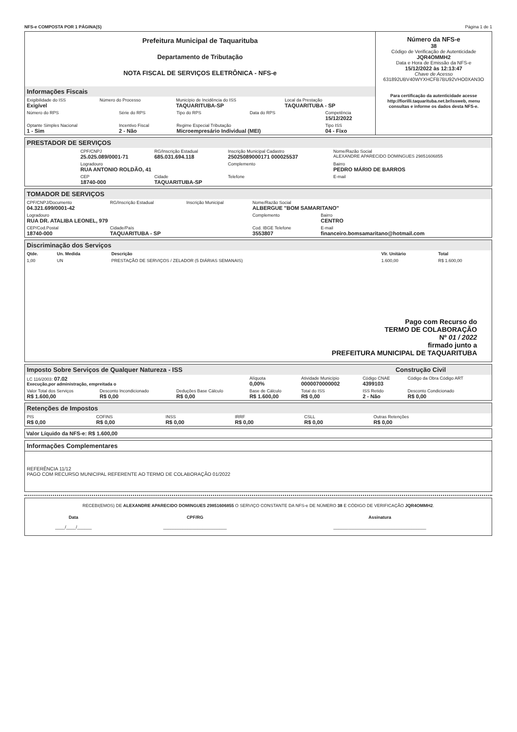NFS-e COMPOSTA POR 1 PÁGINA(S) Página 1 de 1
Prefeitura Municipal de Taquarituba
Departamento de Tributação
NOTA FISCAL DE SERVIÇOS ELETRÔNICA - NFS-e
Informações Fiscais
| Exigibilidade do ISS Exigível | Número do Processo | Município de Incidência do ISS TAQUARITUBA-SP | Local da Prestação TAQUARITUBA - SP |
| Número do RPS | Série do RPS | Tipo do RPS | Data do RPS | Competência 15/12/2022 |
| Optante Simples Nacional 1 - Sim | Incentivo Fiscal 2 - Não | Regime Especial Tributação Microempresário Individual (MEI) | | Tipo ISS 04 - Fixo |
Número da NFS-e
38
Código de Verificação de Autenticidade
JQR4OMMH2
Data e Hora de Emissão da NFS-e
15/12/2022 às 12:13:47
Chave de Acesso
631892UBV40WYXHCFB7BU92VHO0XAN3O
Para certificação da autenticidade acesse http://fiorilli.taquarituba.net.br/issweb, menu consultas e informe os dados desta NFS-e.
PRESTADOR DE SERVIÇOS
| CPF/CNPJ 25.025.089/0001-71 | RG/Inscrição Estadual 685.031.694.118 | Inscrição Municipal Cadastro 25025089000171 000025537 | Nome/Razão Social ALEXANDRE APARECIDO DOMINGUES 29851606855 |
| Logradouro RUA ANTONIO ROLDÃO, 41 | | Complemento | Bairro PEDRO MÁRIO DE BARROS |
| CEP 18740-000 | Cidade TAQUARITUBA-SP | Telefone | E-mail |
TOMADOR DE SERVIÇOS
| CPF/CNPJ/Documento 04.321.699/0001-42 | RG/Inscrição Estadual | Inscrição Municipal | Nome/Razão Social ALBERGUE "BOM SAMARITANO" | |
| Logradouro RUA DR. ATALIBA LEONEL, 979 | | | Complemento | Bairro CENTRO |
| CEP/Cod.Postal 18740-000 | Cidade/País TAQUARITUBA - SP | | Cod. IBGE Telefone 3553807 | E-mail financeiro.bomsamaritano@hotmail.com |
Discriminação dos Serviços
| Qtde. | Un. Medida | Descrição | Vlr. Unitário | Total |
| --- | --- | --- | --- | --- |
| 1,00 | UN | PRESTAÇÃO DE SERVIÇOS / ZELADOR (5 DIÁRIAS SEMANAIS) | 1.600,00 | R$ 1.600,00 |
Pago com Recurso do
TERMO DE COLABORAÇÃO
Nº 01 / 2022
firmado junto a
PREFEITURA MUNICIPAL DE TAQUARITUBA
Imposto Sobre Serviços de Qualquer Natureza - ISS Construção Civil
| LC 116/2003: 07.02 Execução,por administração, empreitada o | | | Alíquota 0,00% | Atividade Município 0000070000002 | Código CNAE 4399103 | Código da Obra Código ART |
| Valor Total dos Serviços R$ 1.600,00 | Desconto Incondicionado R$ 0,00 | Deduções Base Cálculo R$ 0,00 | Base de Cálculo R$ 1.600,00 | Total do ISS R$ 0,00 | ISS Retido 2 - Não | Desconto Condicionado R$ 0,00 |
Retenções de Impostos
| PIS R$ 0,00 | COFINS R$ 0,00 | INSS R$ 0,00 | IRRF R$ 0,00 | CSLL R$ 0,00 | Outras Retenções R$ 0,00 |
Valor Líquido da NFS-e: R$ 1.600,00
Informações Complementares
REFERÊNCIA 11/12
PAGO COM RECURSO MUNICIPAL REFERENTE AO TERMO DE COLABORAÇÃO 01/2022
RECEBI(EMOS) DE ALEXANDRE APARECIDO DOMINGUES 29851606855 O SERVIÇO CONSTANTE DA NFS-e DE NÚMERO 38 E CÓDIGO DE VERIFICAÇÃO JQR4OMMH2.
| Data ____/____/______ | CPF/RG __________________________ | Assinatura ______________________________________ |